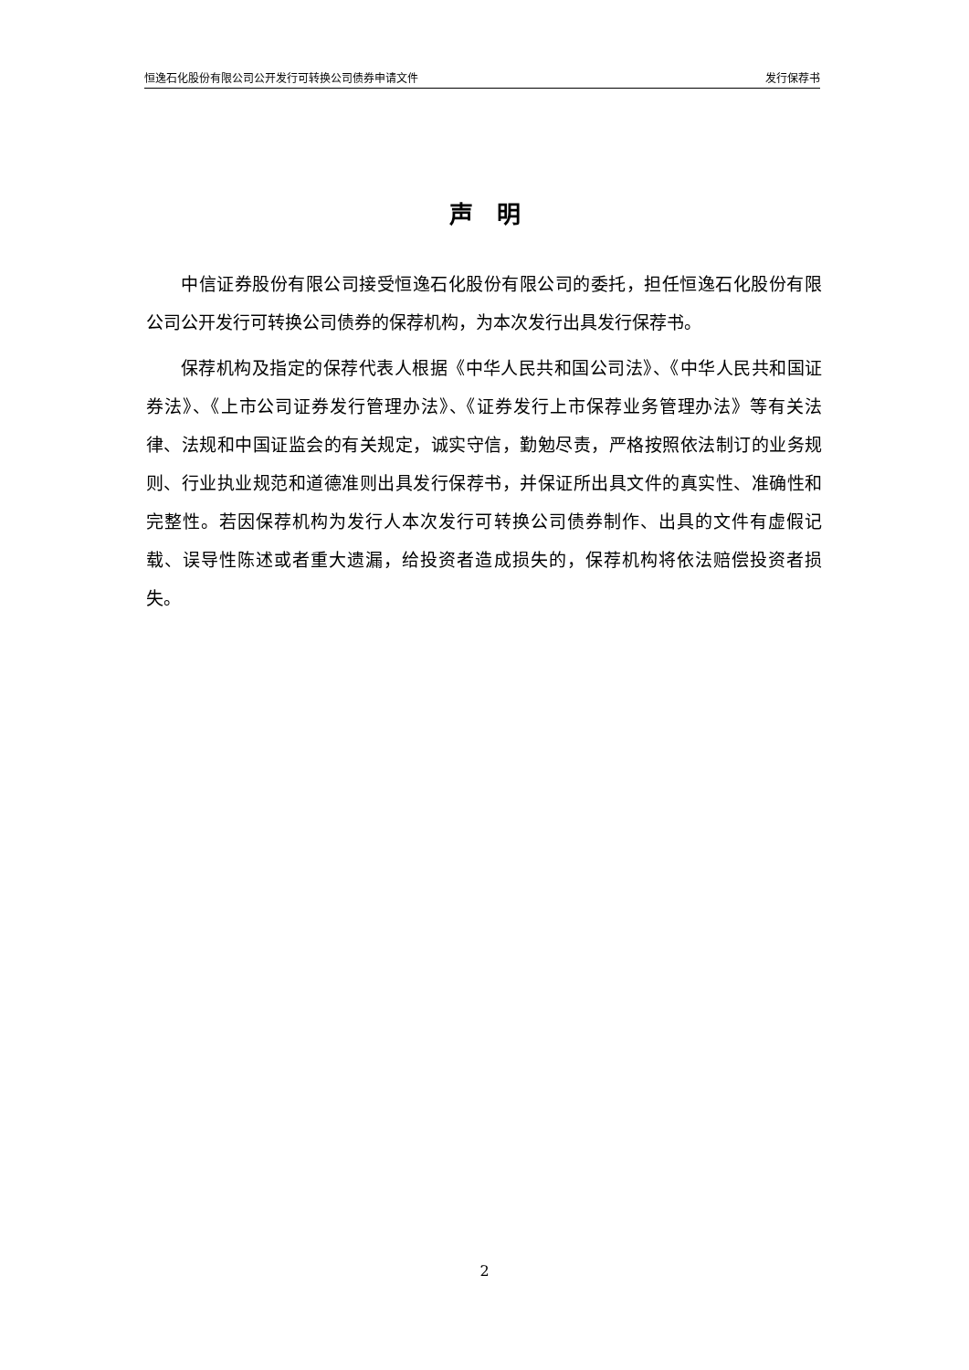恒逸石化股份有限公司公开发行可转换公司债券申请文件 发行保荐书
声　明
中信证券股份有限公司接受恒逸石化股份有限公司的委托，担任恒逸石化股份有限公司公开发行可转换公司债券的保荐机构，为本次发行出具发行保荐书。
保荐机构及指定的保荐代表人根据《中华人民共和国公司法》、《中华人民共和国证券法》、《上市公司证券发行管理办法》、《证券发行上市保荐业务管理办法》等有关法律、法规和中国证监会的有关规定，诚实守信，勤勉尽责，严格按照依法制订的业务规则、行业执业规范和道德准则出具发行保荐书，并保证所出具文件的真实性、准确性和完整性。若因保荐机构为发行人本次发行可转换公司债券制作、出具的文件有虚假记载、误导性陈述或者重大遗漏，给投资者造成损失的，保荐机构将依法赔偿投资者损失。
2